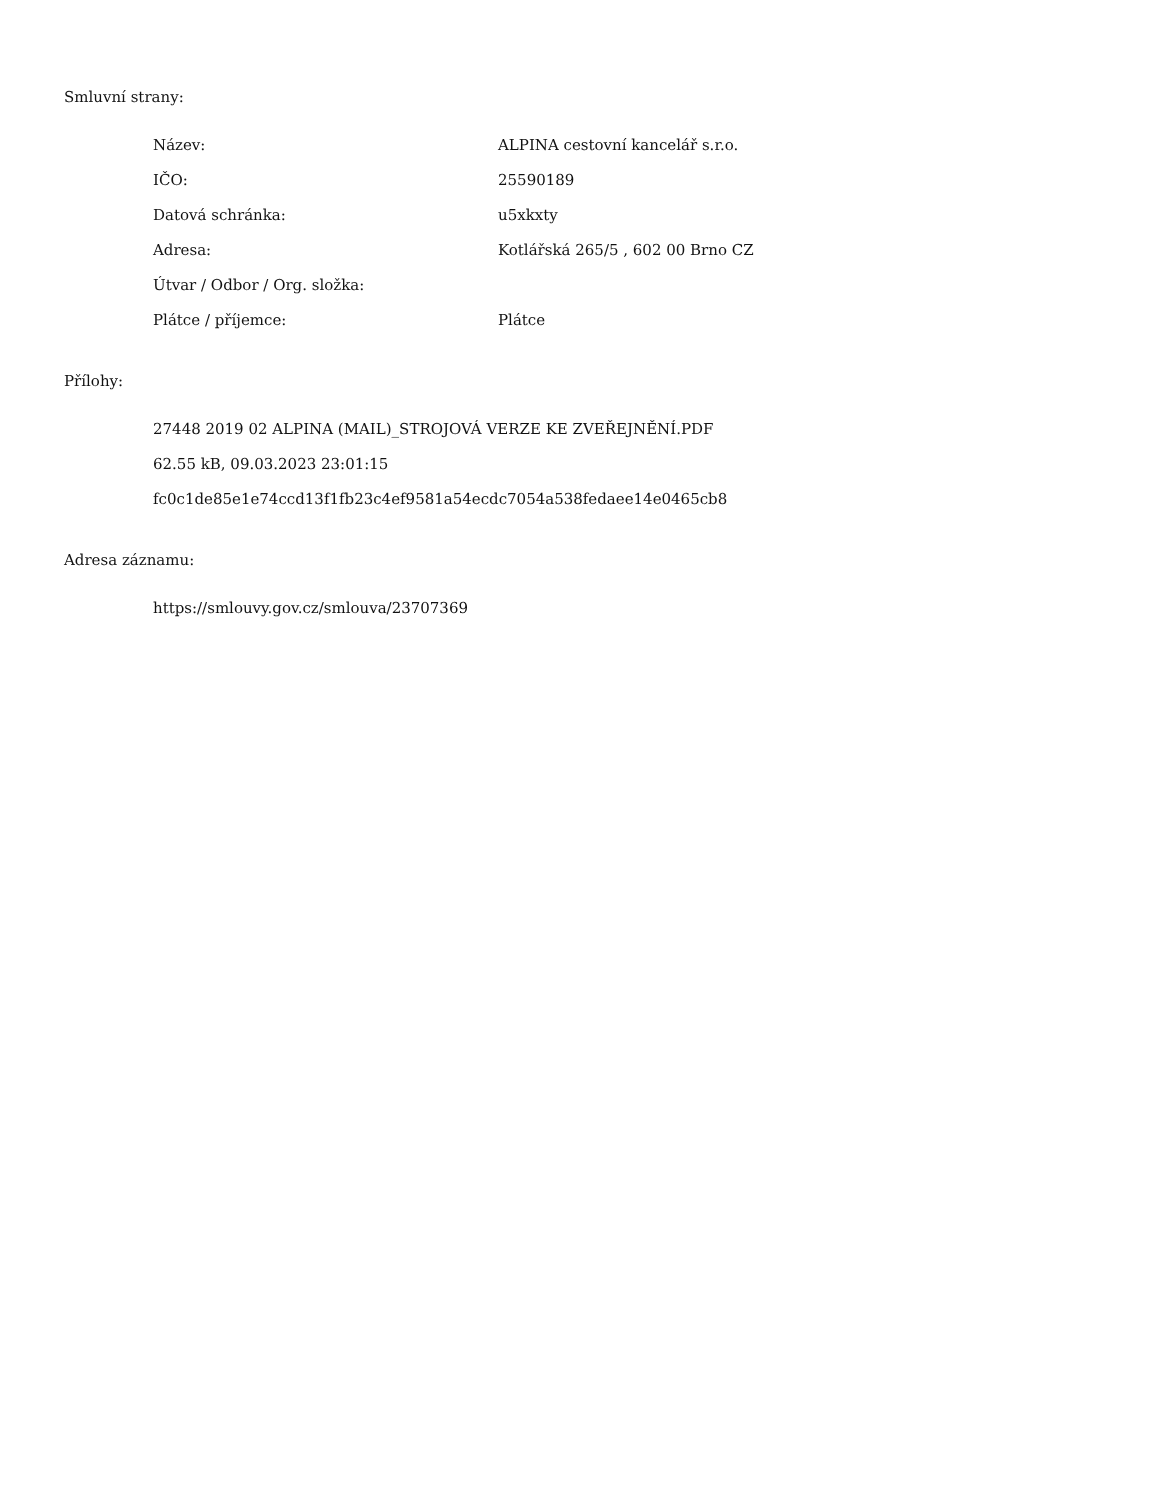Smluvní strany:
| Název: | ALPINA cestovní kancelář s.r.o. |
| IČO: | 25590189 |
| Datová schránka: | u5xkxty |
| Adresa: | Kotlářská 265/5 , 602 00 Brno CZ |
| Útvar / Odbor / Org. složka: | |
| Plátce / příjemce: | Plátce |
Přílohy:
27448 2019 02 ALPINA (MAIL)_STROJOVÁ VERZE KE ZVEŘEJNĚNÍ.PDF
62.55 kB, 09.03.2023 23:01:15
fc0c1de85e1e74ccd13f1fb23c4ef9581a54ecdc7054a538fedaee14e0465cb8
Adresa záznamu:
https://smlouvy.gov.cz/smlouva/23707369